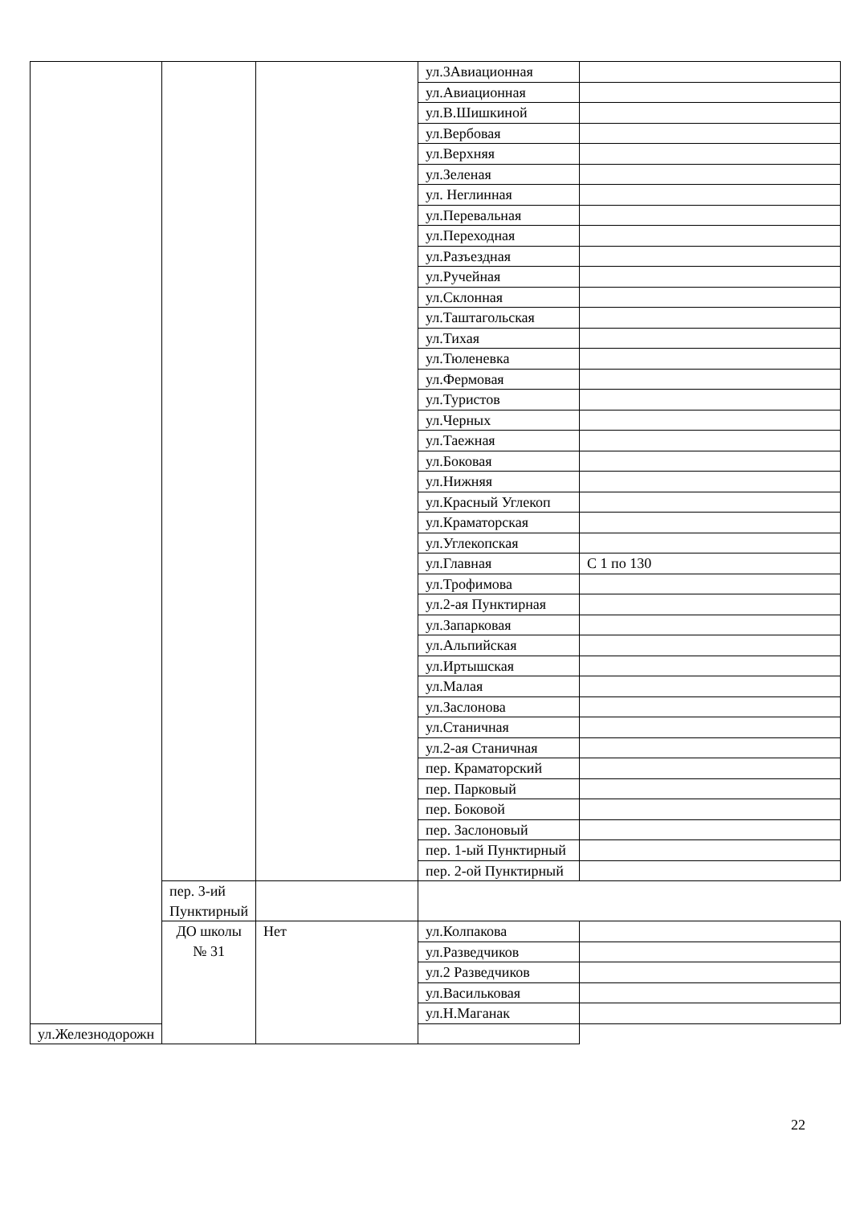| | | | ул.3Авиационная | |
| | | | ул.Авиационная | |
| | | | ул.В.Шишкиной | |
| | | | ул.Вербовая | |
| | | | ул.Верхняя | |
| | | | ул.Зеленая | |
| | | | ул. Неглинная | |
| | | | ул.Перевальная | |
| | | | ул.Переходная | |
| | | | ул.Разъездная | |
| | | | ул.Ручейная | |
| | | | ул.Склонная | |
| | | | ул.Таштагольская | |
| | | | ул.Тихая | |
| | | | ул.Тюленевка | |
| | | | ул.Фермовая | |
| | | | ул.Туристов | |
| | | | ул.Черных | |
| | | | ул.Таежная | |
| | | | ул.Боковая | |
| | | | ул.Нижняя | |
| | | | ул.Красный Углекоп | |
| | | | ул.Краматорская | |
| | | | ул.Углекопская | |
| | | | ул.Главная | С 1 по 130 |
| | | | ул.Трофимова | |
| | | | ул.2-ая Пунктирная | |
| | | | ул.Запарковая | |
| | | | ул.Альпийская | |
| | | | ул.Иртышская | |
| | | | ул.Малая | |
| | | | ул.Заслонова | |
| | | | ул.Станичная | |
| | | | ул.2-ая Станичная | |
| | | | пер. Краматорский | |
| | | | пер. Парковый | |
| | | | пер. Боковой | |
| | | | пер. Заслоновый | |
| | | | пер. 1-ый Пунктирный | |
| | | | пер. 2-ой Пунктирный | |
| | пер. 3-ий Пунктирный | | | |
| | ДО школы № 31 | Нет | ул.Колпакова | |
| | | | ул.Разведчиков | |
| | | | ул.2 Разведчиков | |
| | | | ул.Васильковая | |
| | | | ул.Н.Маганак | |
| ул.Железнодорожн | | | | |
22